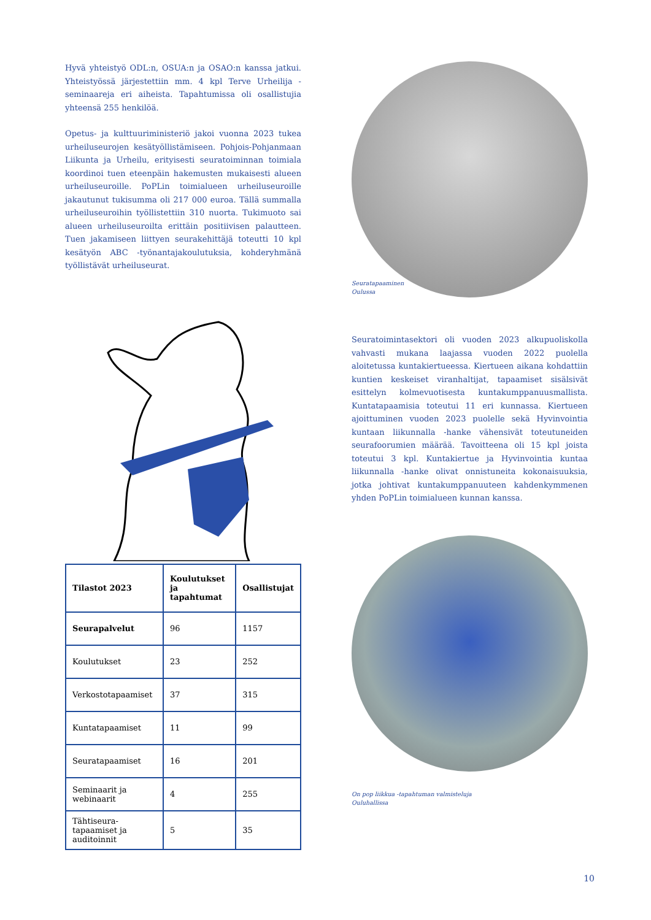Hyvä yhteistyö ODL:n, OSUA:n ja OSAO:n kanssa jatkui. Yhteistyössä järjestettiin mm. 4 kpl Terve Urheilija -seminaareja eri aiheista. Tapahtumissa oli osallistujia yhteensä 255 henkilöä.
Opetus- ja kulttuuriministeriö jakoi vuonna 2023 tukea urheiluseurojen kesätyöllistämiseen. Pohjois-Pohjanmaan Liikunta ja Urheilu, erityisesti seuratoiminnan toimiala koordinoi tuen eteenpäin hakemusten mukaisesti alueen urheiluseuroille. PoPLin toimialueen urheiluseuroille jakautunut tukisumma oli 217 000 euroa. Tällä summalla urheiluseuroihin työllistettiin 310 nuorta. Tukimuoto sai alueen urheiluseuroilta erittäin positiivisen palautteen. Tuen jakamiseen liittyen seurakehittäjä toteutti 10 kpl kesätyön ABC -työnantajakoulutuksia, kohderyhmänä työllistävät urheiluseurat.
| Tilastot 2023 | Koulutukset ja tapahtumat | Osallistujat |
| --- | --- | --- |
| Seurapalvelut | 96 | 1157 |
| Koulutukset | 23 | 252 |
| Verkostotapaamiset | 37 | 315 |
| Kuntatapaamiset | 11 | 99 |
| Seuratapaamiset | 16 | 201 |
| Seminaarit ja webinaarit | 4 | 255 |
| Tähtiseura-tapaamiset ja auditoinnit | 5 | 35 |
Seuratapaaminen
Oulussa
Seuratoimintasektori oli vuoden 2023 alkupuoliskolla vahvasti mukana laajassa vuoden 2022 puolella aloitetussa kuntakiertueessa. Kiertueen aikana kohdattiin kuntien keskeiset viranhaltijat, tapaamiset sisälsivät esittelyn kolmevuotisesta kuntakumppanuusmallista. Kuntatapaamisia toteutui 11 eri kunnassa. Kiertueen ajoittuminen vuoden 2023 puolelle sekä Hyvinvointia kuntaan liikunnalla -hanke vähensivät toteutuneiden seurafoorumien määrää. Tavoitteena oli 15 kpl joista toteutui 3 kpl. Kuntakiertue ja Hyvinvointia kuntaa liikunnalla -hanke olivat onnistuneita kokonaisuuksia, jotka johtivat kuntakumppanuuteen kahdenkymmenen yhden PoPLin toimialueen kunnan kanssa.
On pop liikkua -tapahtuman valmisteluja
Ouluhallissa
10